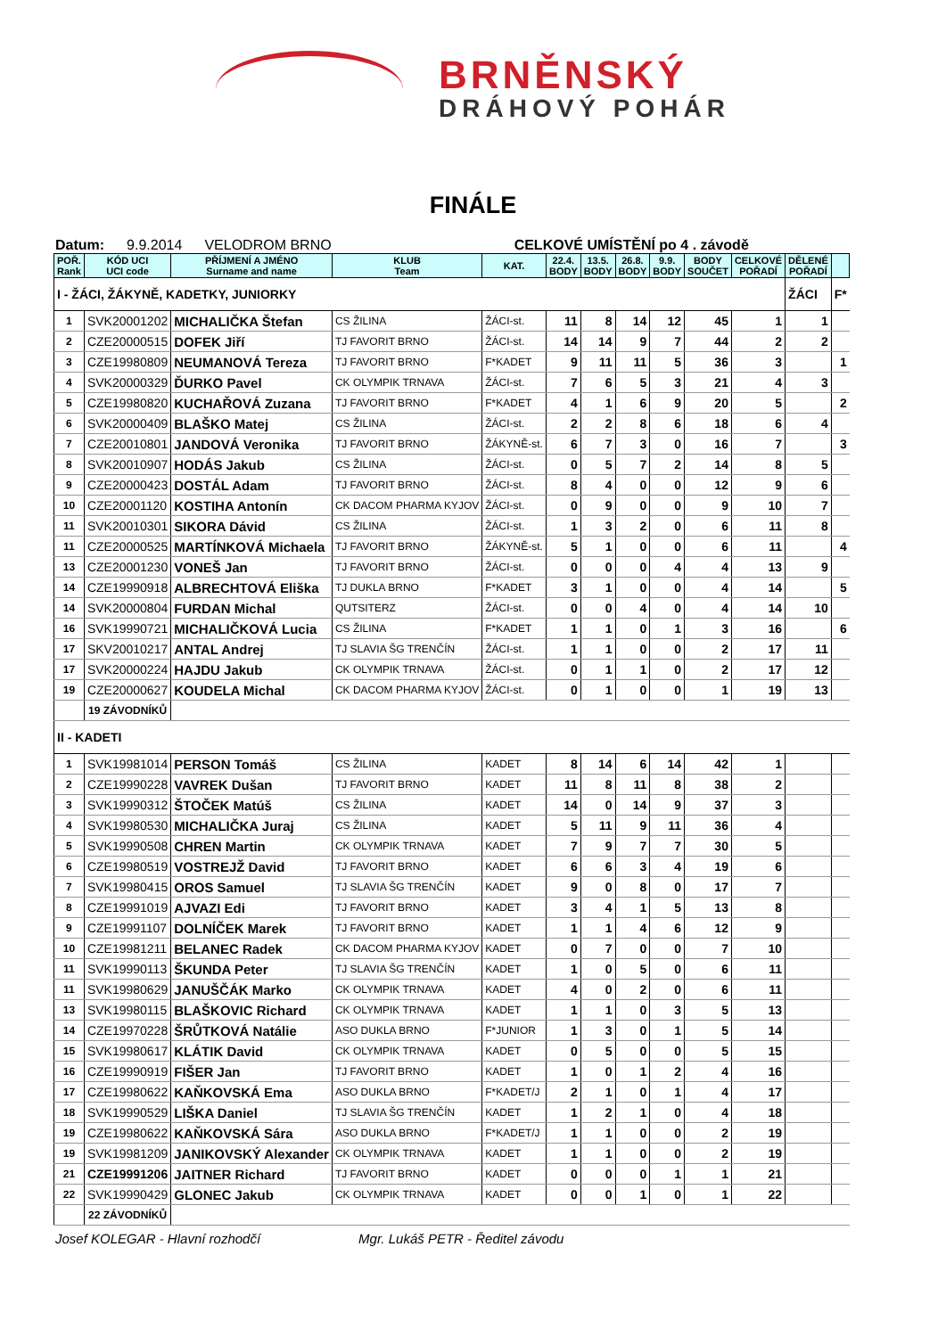BRNĚNSKÝ
DRÁHOVÝ POHÁR
FINÁLE
Datum: 9.9.2014 VELODROM BRNO CELKOVÉ UMÍSTĚNÍ po 4 . závodě
| POŘ. Rank | KÓD UCI UCI code | PŘÍJMENÍ A JMÉNO Surname and name | KLUB Team | KAT. | 22.4. BODY | 13.5. BODY | 26.8. BODY | 9.9. BODY | BODY SOUČET | CELKOVÉ POŘADÍ | DĚLENÉ POŘADÍ | |
| --- | --- | --- | --- | --- | --- | --- | --- | --- | --- | --- | --- | --- |
| I - ŽÁCI, ŽÁKYNĚ, KADETKY, JUNIORKY | | | | | | | | | | | ŽÁCI | F* |
| 1 | SVK20001202 | MICHALIČKA Štefan | CS ŽILINA | ŽÁCI-st. | 11 | 8 | 14 | 12 | 45 | 1 | 1 | |
| 2 | CZE20000515 | DOFEK Jiří | TJ FAVORIT BRNO | ŽÁCI-st. | 14 | 14 | 9 | 7 | 44 | 2 | 2 | |
| 3 | CZE19980809 | NEUMANOVÁ Tereza | TJ FAVORIT BRNO | F*KADET | 9 | 11 | 11 | 5 | 36 | 3 | | 1 |
| 4 | SVK20000329 | ĎURKO Pavel | CK OLYMPIK TRNAVA | ŽÁCI-st. | 7 | 6 | 5 | 3 | 21 | 4 | 3 | |
| 5 | CZE19980820 | KUCHAŘOVÁ Zuzana | TJ FAVORIT BRNO | F*KADET | 4 | 1 | 6 | 9 | 20 | 5 | | 2 |
| 6 | SVK20000409 | BLAŠKO Matej | CS ŽILINA | ŽÁCI-st. | 2 | 2 | 8 | 6 | 18 | 6 | 4 | |
| 7 | CZE20010801 | JANDOVÁ Veronika | TJ FAVORIT BRNO | ŽÁKYNĚ-st. | 6 | 7 | 3 | 0 | 16 | 7 | | 3 |
| 8 | SVK20010907 | HODÁS Jakub | CS ŽILINA | ŽÁCI-st. | 0 | 5 | 7 | 2 | 14 | 8 | 5 | |
| 9 | CZE20000423 | DOSTÁL Adam | TJ FAVORIT BRNO | ŽÁCI-st. | 8 | 4 | 0 | 0 | 12 | 9 | 6 | |
| 10 | CZE20001120 | KOSTIHA Antonín | CK DACOM PHARMA KYJOV | ŽÁCI-st. | 0 | 9 | 0 | 0 | 9 | 10 | 7 | |
| 11 | SVK20010301 | SIKORA Dávid | CS ŽILINA | ŽÁCI-st. | 1 | 3 | 2 | 0 | 6 | 11 | 8 | |
| 11 | CZE20000525 | MARTÍNKOVÁ Michaela | TJ FAVORIT BRNO | ŽÁKYNĚ-st. | 5 | 1 | 0 | 0 | 6 | 11 | | 4 |
| 13 | CZE20001230 | VONEŠ Jan | TJ FAVORIT BRNO | ŽÁCI-st. | 0 | 0 | 0 | 4 | 4 | 13 | 9 | |
| 14 | CZE19990918 | ALBRECHTOVÁ Eliška | TJ DUKLA BRNO | F*KADET | 3 | 1 | 0 | 0 | 4 | 14 | | 5 |
| 14 | SVK20000804 | FURDAN Michal | QUTSITERZ | ŽÁCI-st. | 0 | 0 | 4 | 0 | 4 | 14 | 10 | |
| 16 | SVK19990721 | MICHALIČKOVÁ Lucia | CS ŽILINA | F*KADET | 1 | 1 | 0 | 1 | 3 | 16 | | 6 |
| 17 | SKV20010217 | ANTAL Andrej | TJ SLAVIA ŠG TRENČÍN | ŽÁCI-st. | 1 | 1 | 0 | 0 | 2 | 17 | 11 | |
| 17 | SVK20000224 | HAJDU Jakub | CK OLYMPIK TRNAVA | ŽÁCI-st. | 0 | 1 | 1 | 0 | 2 | 17 | 12 | |
| 19 | CZE20000627 | KOUDELA Michal | CK DACOM PHARMA KYJOV | ŽÁCI-st. | 0 | 1 | 0 | 0 | 1 | 19 | 13 | |
| | 19 ZÁVODNÍKŮ | | | | | | | | | | | |
| II - KADETI | | | | | | | | | | | | |
| 1 | SVK19981014 | PERSON Tomáš | CS ŽILINA | KADET | 8 | 14 | 6 | 14 | 42 | 1 | | |
| 2 | CZE19990228 | VAVREK Dušan | TJ FAVORIT BRNO | KADET | 11 | 8 | 11 | 8 | 38 | 2 | | |
| 3 | SVK19990312 | ŠTOČEK Matúš | CS ŽILINA | KADET | 14 | 0 | 14 | 9 | 37 | 3 | | |
| 4 | SVK19980530 | MICHALIČKA Juraj | CS ŽILINA | KADET | 5 | 11 | 9 | 11 | 36 | 4 | | |
| 5 | SVK19990508 | CHREN Martin | CK OLYMPIK TRNAVA | KADET | 7 | 9 | 7 | 7 | 30 | 5 | | |
| 6 | CZE19980519 | VOSTREJŽ David | TJ FAVORIT BRNO | KADET | 6 | 6 | 3 | 4 | 19 | 6 | | |
| 7 | SVK19980415 | OROS Samuel | TJ SLAVIA ŠG TRENČÍN | KADET | 9 | 0 | 8 | 0 | 17 | 7 | | |
| 8 | CZE19991019 | AJVAZI Edi | TJ FAVORIT BRNO | KADET | 3 | 4 | 1 | 5 | 13 | 8 | | |
| 9 | CZE19991107 | DOLNÍČEK Marek | TJ FAVORIT BRNO | KADET | 1 | 1 | 4 | 6 | 12 | 9 | | |
| 10 | CZE19981211 | BELANEC Radek | CK DACOM PHARMA KYJOV | KADET | 0 | 7 | 0 | 0 | 7 | 10 | | |
| 11 | SVK19990113 | ŠKUNDA Peter | TJ SLAVIA ŠG TRENČÍN | KADET | 1 | 0 | 5 | 0 | 6 | 11 | | |
| 11 | SVK19980629 | JANUŠČÁK Marko | CK OLYMPIK TRNAVA | KADET | 4 | 0 | 2 | 0 | 6 | 11 | | |
| 13 | SVK19980115 | BLAŠKOVIC Richard | CK OLYMPIK TRNAVA | KADET | 1 | 1 | 0 | 3 | 5 | 13 | | |
| 14 | CZE19970228 | ŠRŮTKOVÁ Natálie | ASO DUKLA BRNO | F*JUNIOR | 1 | 3 | 0 | 1 | 5 | 14 | | |
| 15 | SVK19980617 | KLÁTIK David | CK OLYMPIK TRNAVA | KADET | 0 | 5 | 0 | 0 | 5 | 15 | | |
| 16 | CZE19990919 | FIŠER Jan | TJ FAVORIT BRNO | KADET | 1 | 0 | 1 | 2 | 4 | 16 | | |
| 17 | CZE19980622 | KAŇKOVSKÁ Ema | ASO DUKLA BRNO | F*KADET/J | 2 | 1 | 0 | 1 | 4 | 17 | | |
| 18 | SVK19990529 | LIŠKA Daniel | TJ SLAVIA ŠG TRENČÍN | KADET | 1 | 2 | 1 | 0 | 4 | 18 | | |
| 19 | CZE19980622 | KAŇKOVSKÁ Sára | ASO DUKLA BRNO | F*KADET/J | 1 | 1 | 0 | 0 | 2 | 19 | | |
| 19 | SVK19981209 | JANIKOVSKÝ Alexander | CK OLYMPIK TRNAVA | KADET | 1 | 1 | 0 | 0 | 2 | 19 | | |
| 21 | CZE19991206 | JAITNER Richard | TJ FAVORIT BRNO | KADET | 0 | 0 | 0 | 1 | 1 | 21 | | |
| 22 | SVK19990429 | GLONEC Jakub | CK OLYMPIK TRNAVA | KADET | 0 | 0 | 1 | 0 | 1 | 22 | | |
| | 22 ZÁVODNÍKŮ | | | | | | | | | | | |
Josef KOLEGAR - Hlavní rozhodčí Mgr. Lukáš PETR - Ředitel závodu